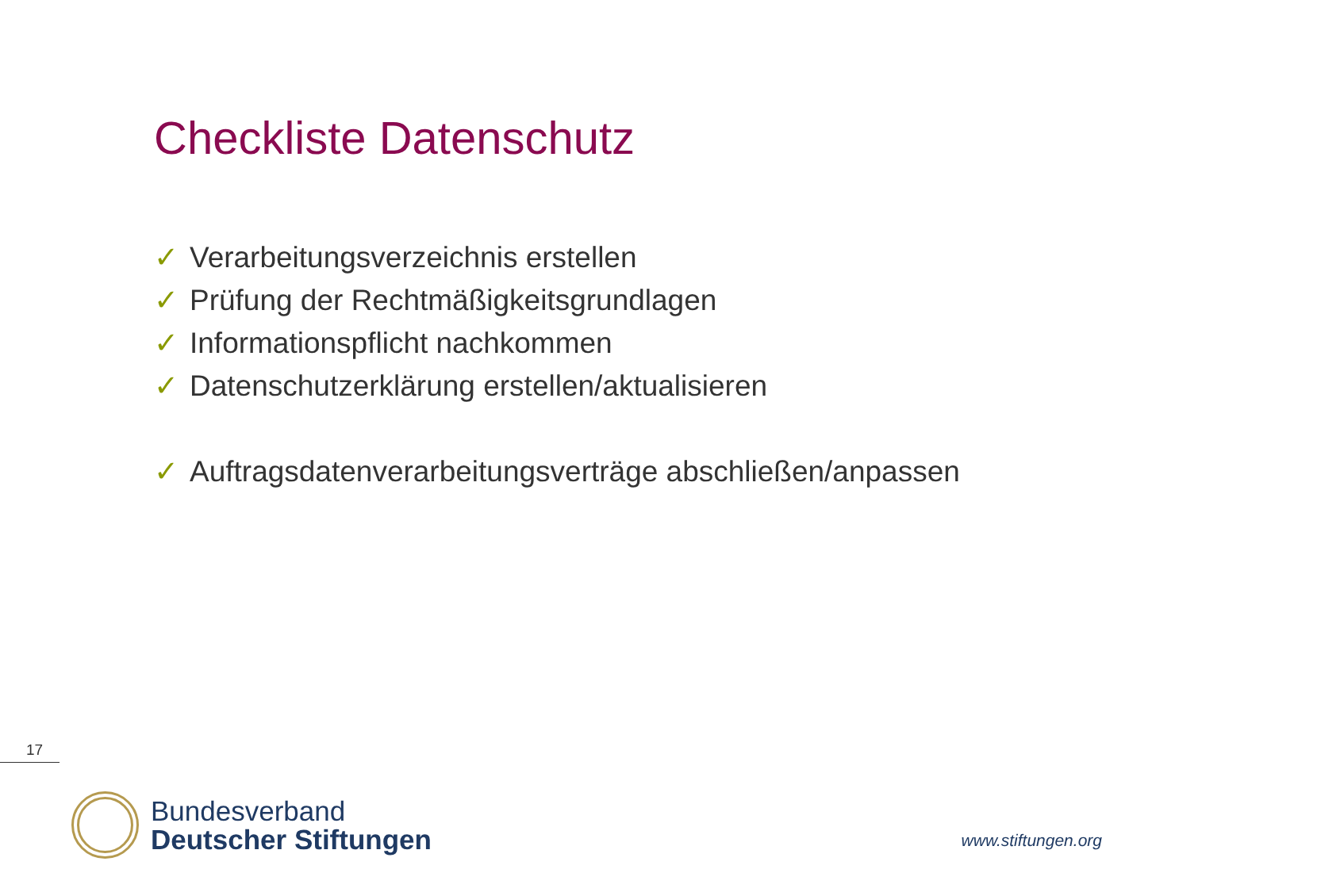Checkliste Datenschutz
✓ Verarbeitungsverzeichnis erstellen
✓ Prüfung der Rechtmäßigkeitsgrundlagen
✓ Informationspflicht nachkommen
✓ Datenschutzerklärung erstellen/aktualisieren
✓ Auftragsdatenverarbeitungsverträge abschließen/anpassen
17
Bundesverband
Deutscher Stiftungen
www.stiftungen.org